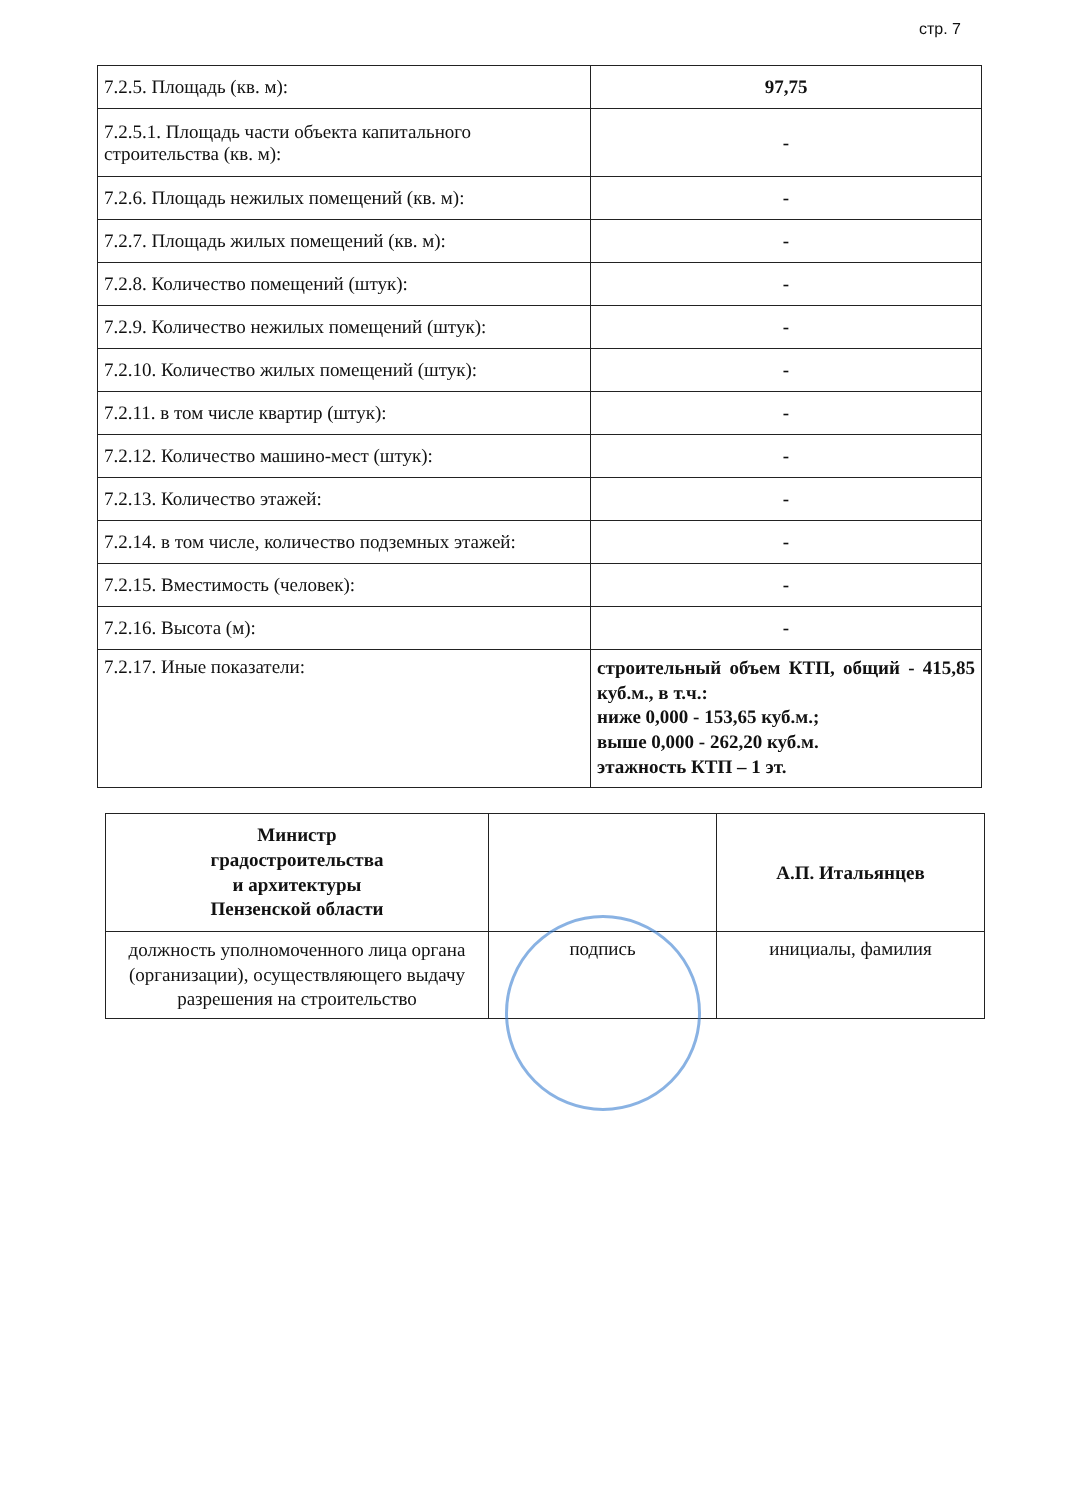стр. 7
| 7.2.5. Площадь (кв. м): | 97,75 |
| 7.2.5.1. Площадь части объекта капитального строительства (кв. м): | - |
| 7.2.6. Площадь нежилых помещений (кв. м): | - |
| 7.2.7. Площадь жилых помещений (кв. м): | - |
| 7.2.8. Количество помещений (штук): | - |
| 7.2.9. Количество нежилых помещений (штук): | - |
| 7.2.10. Количество жилых помещений (штук): | - |
| 7.2.11. в том числе квартир (штук): | - |
| 7.2.12. Количество машино-мест (штук): | - |
| 7.2.13. Количество этажей: | - |
| 7.2.14. в том числе, количество подземных этажей: | - |
| 7.2.15. Вместимость (человек): | - |
| 7.2.16. Высота (м): | - |
| 7.2.17. Иные показатели: | строительный объем КТП, общий - 415,85 куб.м., в т.ч.: ниже 0,000 - 153,65 куб.м.; выше 0,000 - 262,20 куб.м. этажность КТП – 1 эт. |
| Министр градостроительства и архитектуры Пензенской области | | А.П. Итальянцев |
| должность уполномоченного лица органа (организации), осуществляющего выдачу разрешения на строительство | подпись | инициалы, фамилия |